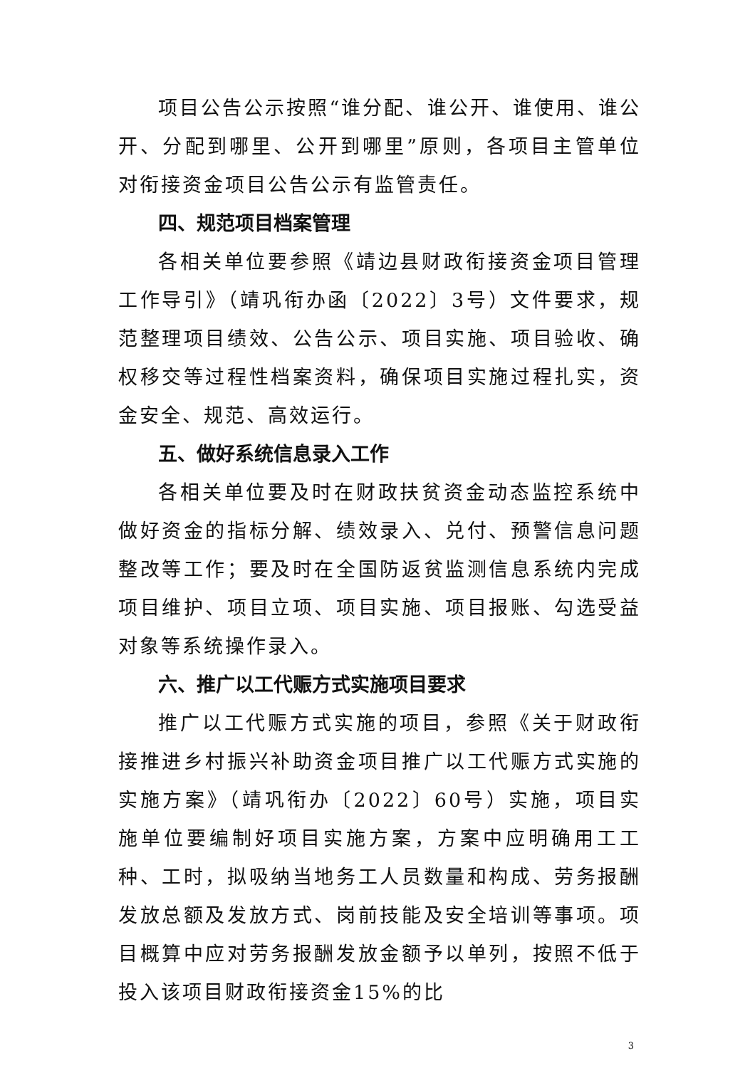项目公告公示按照“谁分配、谁公开、谁使用、谁公开、分配到哪里、公开到哪里”原则，各项目主管单位对衔接资金项目公告公示有监管责任。
四、规范项目档案管理
各相关单位要参照《靖边县财政衔接资金项目管理工作导引》（靖巩衔办函〔2022〕3号）文件要求，规范整理项目绩效、公告公示、项目实施、项目验收、确权移交等过程性档案资料，确保项目实施过程扎实，资金安全、规范、高效运行。
五、做好系统信息录入工作
各相关单位要及时在财政扶贫资金动态监控系统中做好资金的指标分解、绩效录入、兑付、预警信息问题整改等工作；要及时在全国防返贫监测信息系统内完成项目维护、项目立项、项目实施、项目报账、勾选受益对象等系统操作录入。
六、推广以工代赈方式实施项目要求
推广以工代赈方式实施的项目，参照《关于财政衔接推进乡村振兴补助资金项目推广以工代赈方式实施的实施方案》（靖巩衔办〔2022〕60号）实施，项目实施单位要编制好项目实施方案，方案中应明确用工工种、工时，拟吸纳当地务工人员数量和构成、劳务报酬发放总额及发放方式、岗前技能及安全培训等事项。项目概算中应对劳务报酬发放金额予以单列，按照不低于投入该项目财政衔接资金15%的比
3